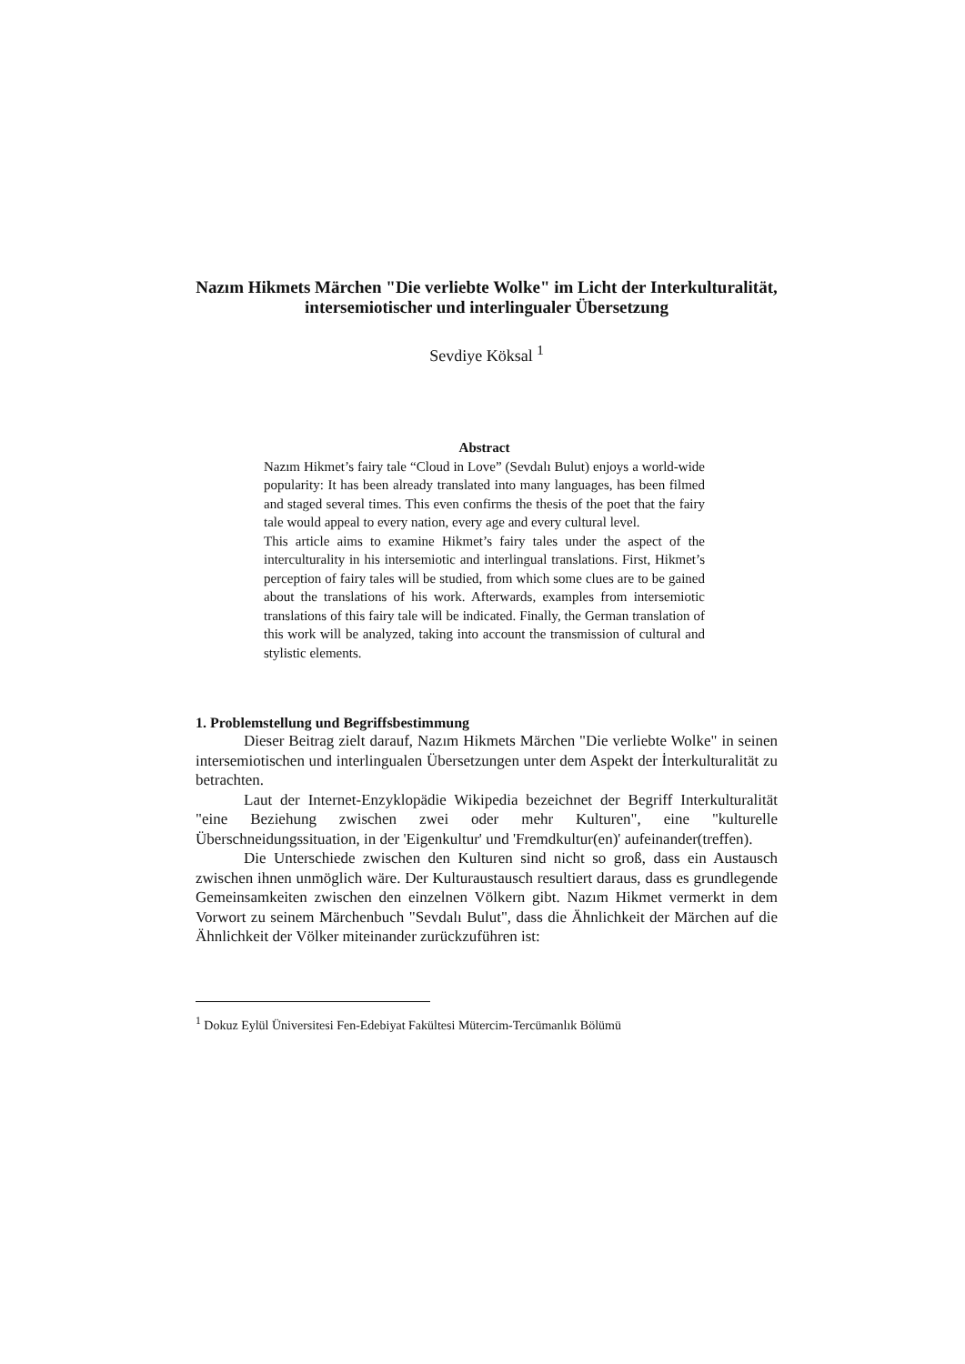Nazım Hikmets Märchen "Die verliebte Wolke" im Licht der Interkulturalität, intersemiotischer und interlingualer Übersetzung
Sevdiye Köksal <sup>1</sup>
Abstract
Nazım Hikmet’s fairy tale “Cloud in Love” (Sevdalı Bulut) enjoys a world-wide popularity: It has been already translated into many languages, has been filmed and staged several times. This even confirms the thesis of the poet that the fairy tale would appeal to every nation, every age and every cultural level.
This article aims to examine Hikmet’s fairy tales under the aspect of the interculturality in his intersemiotic and interlingual translations. First, Hikmet’s perception of fairy tales will be studied, from which some clues are to be gained about the translations of his work. Afterwards, examples from intersemiotic translations of this fairy tale will be indicated. Finally, the German translation of this work will be analyzed, taking into account the transmission of cultural and stylistic elements.
1. Problemstellung und Begriffsbestimmung
Dieser Beitrag zielt darauf, Nazım Hikmets Märchen "Die verliebte Wolke" in seinen intersemiotischen und interlingualen Übersetzungen unter dem Aspekt der İnterkulturalität zu betrachten.
Laut der Internet-Enzyklopädie Wikipedia bezeichnet der Begriff Interkulturalität "eine Beziehung zwischen zwei oder mehr Kulturen", eine "kulturelle Überschneidungssituation, in der 'Eigenkultur' und 'Fremdkultur(en)' aufeinander(treffen).
Die Unterschiede zwischen den Kulturen sind nicht so groß, dass ein Austausch zwischen ihnen unmöglich wäre. Der Kulturaustausch resultiert daraus, dass es grundlegende Gemeinsamkeiten zwischen den einzelnen Völkern gibt. Nazım Hikmet vermerkt in dem Vorwort zu seinem Märchenbuch "Sevdalı Bulut", dass die Ähnlichkeit der Märchen auf die Ähnlichkeit der Völker miteinander zurückzuführen ist:
<sup>1</sup> Dokuz Eylül Üniversitesi Fen-Edebiyat Fakültesi Mütercim-Tercümanlık Bölümü